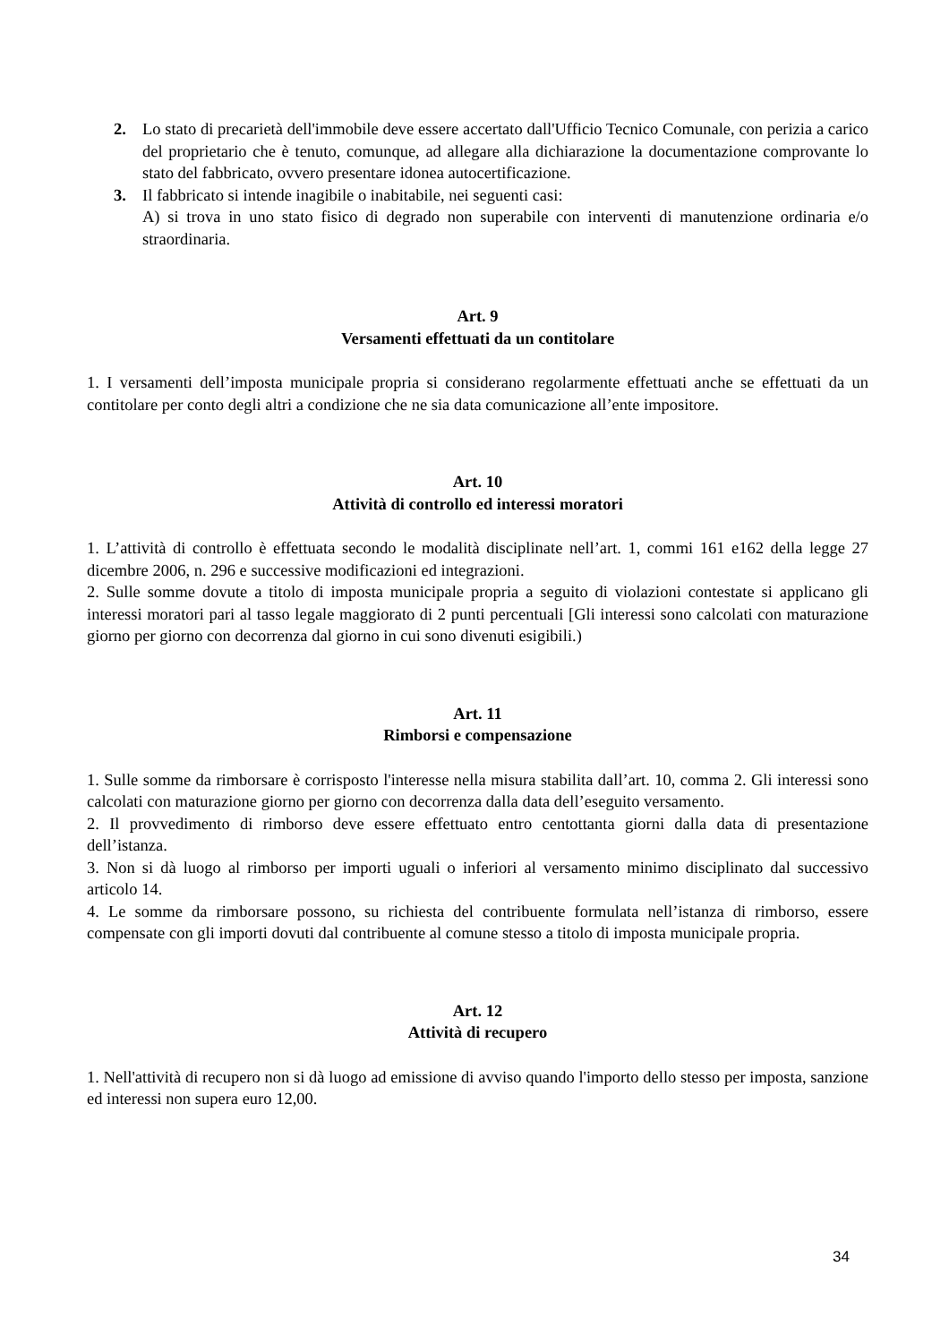2. Lo stato di precarietà dell'immobile deve essere accertato dall'Ufficio Tecnico Comunale, con perizia a carico del proprietario che è tenuto, comunque, ad allegare alla dichiarazione la documentazione comprovante lo stato del fabbricato, ovvero presentare idonea autocertificazione.
3. Il fabbricato si intende inagibile o inabitabile, nei seguenti casi:
A) si trova in uno stato fisico di degrado non superabile con interventi di manutenzione ordinaria e/o straordinaria.
Art. 9
Versamenti effettuati da un contitolare
1. I versamenti dell’imposta municipale propria si considerano regolarmente effettuati anche se effettuati da un contitolare per conto degli altri a condizione che ne sia data comunicazione all’ente impositore.
Art. 10
Attività di controllo ed interessi moratori
1. L’attività di controllo è effettuata secondo le modalità disciplinate nell’art. 1, commi 161 e162 della legge 27 dicembre 2006, n. 296 e successive modificazioni ed integrazioni.
2. Sulle somme dovute a titolo di imposta municipale propria a seguito di violazioni contestate si applicano gli interessi moratori pari al tasso legale maggiorato di 2 punti percentuali [Gli interessi sono calcolati con maturazione giorno per giorno con decorrenza dal giorno in cui sono divenuti esigibili.)
Art. 11
Rimborsi e compensazione
1. Sulle somme da rimborsare è corrisposto l'interesse nella misura stabilita dall’art. 10, comma 2. Gli interessi sono calcolati con maturazione giorno per giorno con decorrenza dalla data dell’eseguito versamento.
2. Il provvedimento di rimborso deve essere effettuato entro centottanta giorni dalla data di presentazione dell’istanza.
3. Non si dà luogo al rimborso per importi uguali o inferiori al versamento minimo disciplinato dal successivo articolo 14.
4. Le somme da rimborsare possono, su richiesta del contribuente formulata nell’istanza di rimborso, essere compensate con gli importi dovuti dal contribuente al comune stesso a titolo di imposta municipale propria.
Art. 12
Attività di recupero
1. Nell'attività di recupero non si dà luogo ad emissione di avviso quando l'importo dello stesso per imposta, sanzione ed interessi non supera euro 12,00.
34